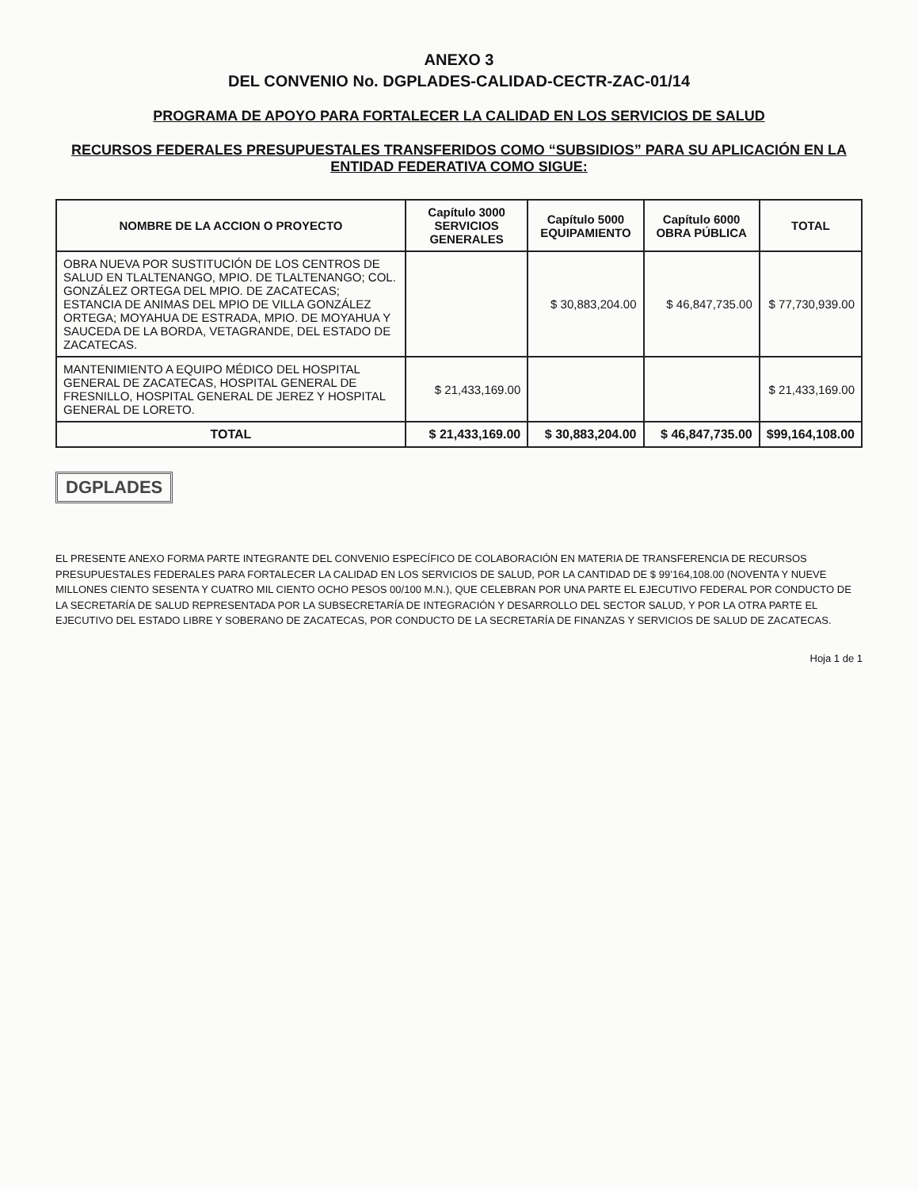ANEXO 3
DEL CONVENIO No. DGPLADES-CALIDAD-CECTR-ZAC-01/14
PROGRAMA DE APOYO PARA FORTALECER LA CALIDAD EN LOS SERVICIOS DE SALUD
RECURSOS FEDERALES PRESUPUESTALES TRANSFERIDOS COMO “SUBSIDIOS” PARA SU APLICACIÓN EN LA ENTIDAD FEDERATIVA COMO SIGUE:
| NOMBRE DE LA ACCION O PROYECTO | Capítulo 3000 SERVICIOS GENERALES | Capítulo 5000 EQUIPAMIENTO | Capítulo 6000 OBRA PÚBLICA | TOTAL |
| --- | --- | --- | --- | --- |
| OBRA NUEVA POR SUSTITUCIÓN DE LOS CENTROS DE SALUD EN TLALTENANGO, MPIO. DE TLALTENANGO; COL. GONZÁLEZ ORTEGA DEL MPIO. DE ZACATECAS; ESTANCIA DE ANIMAS DEL MPIO DE VILLA GONZÁLEZ ORTEGA; MOYAHUA DE ESTRADA, MPIO. DE MOYAHUA Y SAUCEDA DE LA BORDA, VETAGRANDE, DEL ESTADO DE ZACATECAS. | | $ 30,883,204.00 | $ 46,847,735.00 | $ 77,730,939.00 |
| MANTENIMIENTO A EQUIPO MÉDICO DEL HOSPITAL GENERAL DE ZACATECAS, HOSPITAL GENERAL DE FRESNILLO, HOSPITAL GENERAL DE JEREZ Y HOSPITAL GENERAL DE LORETO. | $ 21,433,169.00 | | | $ 21,433,169.00 |
| TOTAL | $ 21,433,169.00 | $ 30,883,204.00 | $ 46,847,735.00 | $99,164,108.00 |
DGPLADES
EL PRESENTE ANEXO FORMA PARTE INTEGRANTE DEL CONVENIO ESPECÍFICO DE COLABORACIÓN EN MATERIA DE TRANSFERENCIA DE RECURSOS PRESUPUESTALES FEDERALES PARA FORTALECER LA CALIDAD EN LOS SERVICIOS DE SALUD, POR LA CANTIDAD DE $ 99’164,108.00 (NOVENTA Y NUEVE MILLONES CIENTO SESENTA Y CUATRO MIL CIENTO OCHO PESOS 00/100 M.N.), QUE CELEBRAN POR UNA PARTE EL EJECUTIVO FEDERAL POR CONDUCTO DE LA SECRETARÍA DE SALUD REPRESENTADA POR LA SUBSECRETARÍA DE INTEGRACIÓN Y DESARROLLO DEL SECTOR SALUD, Y POR LA OTRA PARTE EL EJECUTIVO DEL ESTADO LIBRE Y SOBERANO DE ZACATECAS, POR CONDUCTO DE LA SECRETARÍA DE FINANZAS Y SERVICIOS DE SALUD DE ZACATECAS.
Hoja 1 de 1